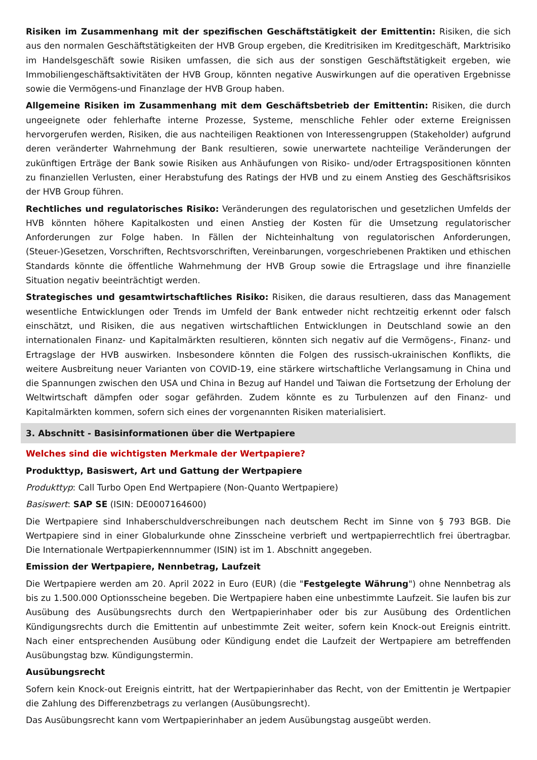Risiken im Zusammenhang mit der spezifischen Geschäftstätigkeit der Emittentin: Risiken, die sich aus den normalen Geschäftstätigkeiten der HVB Group ergeben, die Kreditrisiken im Kreditgeschäft, Marktrisiko im Handelsgeschäft sowie Risiken umfassen, die sich aus der sonstigen Geschäftstätigkeit ergeben, wie Immobiliengeschäftsaktivitäten der HVB Group, könnten negative Auswirkungen auf die operativen Ergebnisse sowie die Vermögens-und Finanzlage der HVB Group haben.
Allgemeine Risiken im Zusammenhang mit dem Geschäftsbetrieb der Emittentin: Risiken, die durch ungeeignete oder fehlerhafte interne Prozesse, Systeme, menschliche Fehler oder externe Ereignissen hervorgerufen werden, Risiken, die aus nachteiligen Reaktionen von Interessengruppen (Stakeholder) aufgrund deren veränderter Wahrnehmung der Bank resultieren, sowie unerwartete nachteilige Veränderungen der zukünftigen Erträge der Bank sowie Risiken aus Anhäufungen von Risiko- und/oder Ertragspositionen könnten zu finanziellen Verlusten, einer Herabstufung des Ratings der HVB und zu einem Anstieg des Geschäftsrisikos der HVB Group führen.
Rechtliches und regulatorisches Risiko: Veränderungen des regulatorischen und gesetzlichen Umfelds der HVB könnten höhere Kapitalkosten und einen Anstieg der Kosten für die Umsetzung regulatorischer Anforderungen zur Folge haben. In Fällen der Nichteinhaltung von regulatorischen Anforderungen, (Steuer-)Gesetzen, Vorschriften, Rechtsvorschriften, Vereinbarungen, vorgeschriebenen Praktiken und ethischen Standards könnte die öffentliche Wahrnehmung der HVB Group sowie die Ertragslage und ihre finanzielle Situation negativ beeinträchtigt werden.
Strategisches und gesamtwirtschaftliches Risiko: Risiken, die daraus resultieren, dass das Management wesentliche Entwicklungen oder Trends im Umfeld der Bank entweder nicht rechtzeitig erkennt oder falsch einschätzt, und Risiken, die aus negativen wirtschaftlichen Entwicklungen in Deutschland sowie an den internationalen Finanz- und Kapitalmärkten resultieren, könnten sich negativ auf die Vermögens-, Finanz- und Ertragslage der HVB auswirken. Insbesondere könnten die Folgen des russisch-ukrainischen Konflikts, die weitere Ausbreitung neuer Varianten von COVID-19, eine stärkere wirtschaftliche Verlangsamung in China und die Spannungen zwischen den USA und China in Bezug auf Handel und Taiwan die Fortsetzung der Erholung der Weltwirtschaft dämpfen oder sogar gefährden. Zudem könnte es zu Turbulenzen auf den Finanz- und Kapitalmärkten kommen, sofern sich eines der vorgenannten Risiken materialisiert.
3. Abschnitt - Basisinformationen über die Wertpapiere
Welches sind die wichtigsten Merkmale der Wertpapiere?
Produkttyp, Basiswert, Art und Gattung der Wertpapiere
Produkttyp: Call Turbo Open End Wertpapiere (Non-Quanto Wertpapiere)
Basiswert: SAP SE (ISIN: DE0007164600)
Die Wertpapiere sind Inhaberschuldverschreibungen nach deutschem Recht im Sinne von § 793 BGB. Die Wertpapiere sind in einer Globalurkunde ohne Zinsscheine verbrieft und wertpapierrechtlich frei übertragbar. Die Internationale Wertpapierkennnummer (ISIN) ist im 1. Abschnitt angegeben.
Emission der Wertpapiere, Nennbetrag, Laufzeit
Die Wertpapiere werden am 20. April 2022 in Euro (EUR) (die "Festgelegte Währung") ohne Nennbetrag als bis zu 1.500.000 Optionsscheine begeben. Die Wertpapiere haben eine unbestimmte Laufzeit. Sie laufen bis zur Ausübung des Ausübungsrechts durch den Wertpapierinhaber oder bis zur Ausübung des Ordentlichen Kündigungsrechts durch die Emittentin auf unbestimmte Zeit weiter, sofern kein Knock-out Ereignis eintritt. Nach einer entsprechenden Ausübung oder Kündigung endet die Laufzeit der Wertpapiere am betreffenden Ausübungstag bzw. Kündigungstermin.
Ausübungsrecht
Sofern kein Knock-out Ereignis eintritt, hat der Wertpapierinhaber das Recht, von der Emittentin je Wertpapier die Zahlung des Differenzbetrags zu verlangen (Ausübungsrecht).
Das Ausübungsrecht kann vom Wertpapierinhaber an jedem Ausübungstag ausgeübt werden.